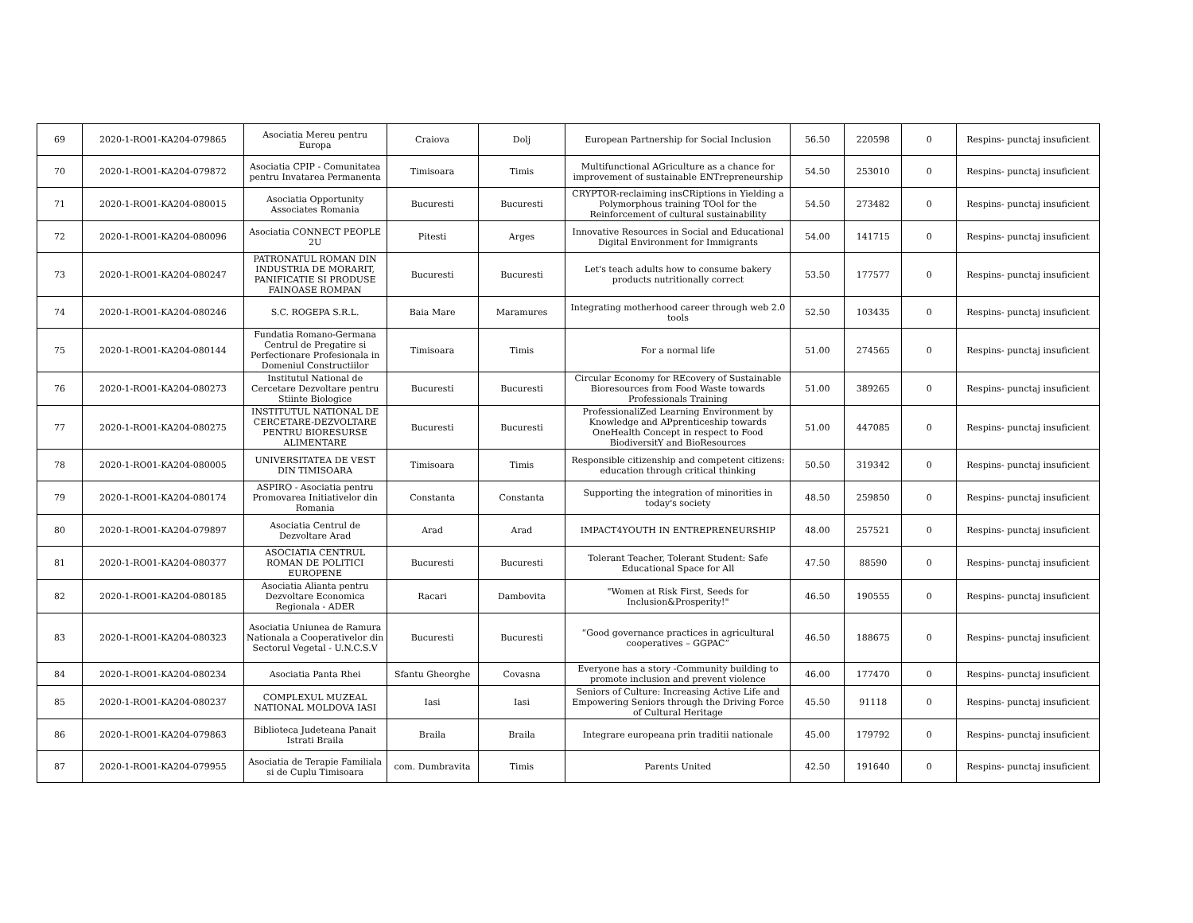| 69 | 2020-1-RO01-KA204-079865 | Asociatia Mereu pentru Europa | Craiova | Dolj | European Partnership for Social Inclusion | 56.50 | 220598 | 0 | Respins- punctaj insuficient |
| 70 | 2020-1-RO01-KA204-079872 | Asociatia CPIP - Comunitatea pentru Invatarea Permanenta | Timisoara | Timis | Multifunctional AGriculture as a chance for improvement of sustainable ENTrepreneurship | 54.50 | 253010 | 0 | Respins- punctaj insuficient |
| 71 | 2020-1-RO01-KA204-080015 | Asociatia Opportunity Associates Romania | Bucuresti | Bucuresti | CRYPTOR-reclaiming insCRiptions in Yielding a Polymorphous training TOol for the Reinforcement of cultural sustainability | 54.50 | 273482 | 0 | Respins- punctaj insuficient |
| 72 | 2020-1-RO01-KA204-080096 | Asociatia CONNECT PEOPLE 2U | Pitesti | Arges | Innovative Resources in Social and Educational Digital Environment for Immigrants | 54.00 | 141715 | 0 | Respins- punctaj insuficient |
| 73 | 2020-1-RO01-KA204-080247 | PATRONATUL ROMAN DIN INDUSTRIA DE MORARIT, PANIFICATIE SI PRODUSE FAINOASE ROMPAN | Bucuresti | Bucuresti | Let's teach adults how to consume bakery products nutritionally correct | 53.50 | 177577 | 0 | Respins- punctaj insuficient |
| 74 | 2020-1-RO01-KA204-080246 | S.C. ROGEPA S.R.L. | Baia Mare | Maramures | Integrating motherhood career through web 2.0 tools | 52.50 | 103435 | 0 | Respins- punctaj insuficient |
| 75 | 2020-1-RO01-KA204-080144 | Fundatia Romano-Germana Centrul de Pregatire si Perfectionare Profesionala in Domeniul Constructiilor | Timisoara | Timis | For a normal life | 51.00 | 274565 | 0 | Respins- punctaj insuficient |
| 76 | 2020-1-RO01-KA204-080273 | Institutul National de Cercetare Dezvoltare pentru Stiinte Biologice | Bucuresti | Bucuresti | Circular Economy for REcovery of Sustainable Bioresources from Food Waste towards Professionals Training | 51.00 | 389265 | 0 | Respins- punctaj insuficient |
| 77 | 2020-1-RO01-KA204-080275 | INSTITUTUL NATIONAL DE CERCETARE-DEZVOLTARE PENTRU BIORESURSE ALIMENTARE | Bucuresti | Bucuresti | ProfessionaliZed Learning Environment by Knowledge and APprenticeship towards OneHealth Concept in respect to Food BiodiversitY and BioResources | 51.00 | 447085 | 0 | Respins- punctaj insuficient |
| 78 | 2020-1-RO01-KA204-080005 | UNIVERSITATEA DE VEST DIN TIMISOARA | Timisoara | Timis | Responsible citizenship and competent citizens: education through critical thinking | 50.50 | 319342 | 0 | Respins- punctaj insuficient |
| 79 | 2020-1-RO01-KA204-080174 | ASPIRO - Asociatia pentru Promovarea Initiativelor din Romania | Constanta | Constanta | Supporting the integration of minorities in today's society | 48.50 | 259850 | 0 | Respins- punctaj insuficient |
| 80 | 2020-1-RO01-KA204-079897 | Asociatia Centrul de Dezvoltare Arad | Arad | Arad | IMPACT4YOUTH IN ENTREPRENEURSHIP | 48.00 | 257521 | 0 | Respins- punctaj insuficient |
| 81 | 2020-1-RO01-KA204-080377 | ASOCIATIA CENTRUL ROMAN DE POLITICI EUROPENE | Bucuresti | Bucuresti | Tolerant Teacher, Tolerant Student: Safe Educational Space for All | 47.50 | 88590 | 0 | Respins- punctaj insuficient |
| 82 | 2020-1-RO01-KA204-080185 | Asociatia Alianta pentru Dezvoltare Economica Regionala - ADER | Racari | Dambovita | "Women at Risk First, Seeds for Inclusion&Prosperity!" | 46.50 | 190555 | 0 | Respins- punctaj insuficient |
| 83 | 2020-1-RO01-KA204-080323 | Asociatia Uniunea de Ramura Nationala a Cooperativelor din Sectorul Vegetal - U.N.C.S.V | Bucuresti | Bucuresti | “Good governance practices in agricultural cooperatives – GGPAC” | 46.50 | 188675 | 0 | Respins- punctaj insuficient |
| 84 | 2020-1-RO01-KA204-080234 | Asociatia Panta Rhei | Sfantu Gheorghe | Covasna | Everyone has a story -Community building to promote inclusion and prevent violence | 46.00 | 177470 | 0 | Respins- punctaj insuficient |
| 85 | 2020-1-RO01-KA204-080237 | COMPLEXUL MUZEAL NATIONAL MOLDOVA IASI | Iasi | Iasi | Seniors of Culture: Increasing Active Life and Empowering Seniors through the Driving Force of Cultural Heritage | 45.50 | 91118 | 0 | Respins- punctaj insuficient |
| 86 | 2020-1-RO01-KA204-079863 | Biblioteca Judeteana Panait Istrati Braila | Braila | Braila | Integrare europeana prin traditii nationale | 45.00 | 179792 | 0 | Respins- punctaj insuficient |
| 87 | 2020-1-RO01-KA204-079955 | Asociatia de Terapie Familiala si de Cuplu Timisoara | com. Dumbravita | Timis | Parents United | 42.50 | 191640 | 0 | Respins- punctaj insuficient |